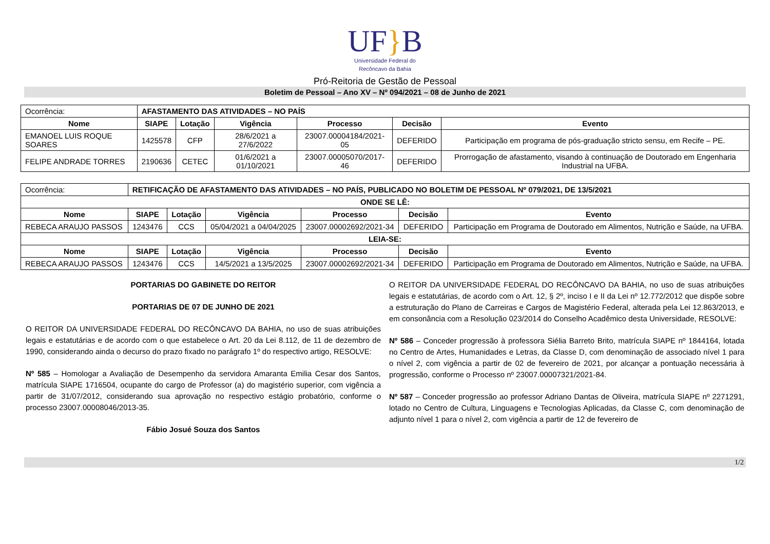UF}B
Universidade Federal do
Recôncavo da Bahia
Pró-Reitoria de Gestão de Pessoal
Boletim de Pessoal – Ano XV – Nº 094/2021 – 08 de Junho de 2021
| Ocorrência: | AFASTAMENTO DAS ATIVIDADES – NO PAÍS | | | | | |
| Nome | SIAPE | Lotação | Vigência | Processo | Decisão | Evento |
| EMANOEL LUIS ROQUE SOARES | 1425578 | CFP | 28/6/2021 a 27/6/2022 | 23007.00004184/2021-05 | DEFERIDO | Participação em programa de pós-graduação stricto sensu, em Recife – PE. |
| FELIPE ANDRADE TORRES | 2190636 | CETEC | 01/6/2021 a 01/10/2021 | 23007.00005070/2017-46 | DEFERIDO | Prorrogação de afastamento, visando à continuação de Doutorado em Engenharia Industrial na UFBA. |
| Ocorrência: | RETIFICAÇÃO DE AFASTAMENTO DAS ATIVIDADES – NO PAÍS, PUBLICADO NO BOLETIM DE PESSOAL Nº 079/2021, DE 13/5/2021 | | | | | |
| ONDE SE LÊ: | | | | | | |
| Nome | SIAPE | Lotação | Vigência | Processo | Decisão | Evento |
| REBECA ARAUJO PASSOS | 1243476 | CCS | 05/04/2021 a 04/04/2025 | 23007.00002692/2021-34 | DEFERIDO | Participação em Programa de Doutorado em Alimentos, Nutrição e Saúde, na UFBA. |
| LEIA-SE: | | | | | | |
| Nome | SIAPE | Lotação | Vigência | Processo | Decisão | Evento |
| REBECA ARAUJO PASSOS | 1243476 | CCS | 14/5/2021 a 13/5/2025 | 23007.00002692/2021-34 | DEFERIDO | Participação em Programa de Doutorado em Alimentos, Nutrição e Saúde, na UFBA. |
PORTARIAS DO GABINETE DO REITOR
PORTARIAS DE 07 DE JUNHO DE 2021
O REITOR DA UNIVERSIDADE FEDERAL DO RECÔNCAVO DA BAHIA, no uso de suas atribuições legais e estatutárias e de acordo com o que estabelece o Art. 20 da Lei 8.112, de 11 de dezembro de 1990, considerando ainda o decurso do prazo fixado no parágrafo 1º do respectivo artigo, RESOLVE:
Nº 585 – Homologar a Avaliação de Desempenho da servidora Amaranta Emilia Cesar dos Santos, matrícula SIAPE 1716504, ocupante do cargo de Professor (a) do magistério superior, com vigência a partir de 31/07/2012, considerando sua aprovação no respectivo estágio probatório, conforme o processo 23007.00008046/2013-35.
Fábio Josué Souza dos Santos
O REITOR DA UNIVERSIDADE FEDERAL DO RECÔNCAVO DA BAHIA, no uso de suas atribuições legais e estatutárias, de acordo com o Art. 12, § 2º, inciso I e II da Lei nº 12.772/2012 que dispõe sobre a estruturação do Plano de Carreiras e Cargos de Magistério Federal, alterada pela Lei 12.863/2013, e em consonância com a Resolução 023/2014 do Conselho Acadêmico desta Universidade, RESOLVE:
Nº 586 – Conceder progressão à professora Siélia Barreto Brito, matrícula SIAPE nº 1844164, lotada no Centro de Artes, Humanidades e Letras, da Classe D, com denominação de associado nível 1 para o nível 2, com vigência a partir de 02 de fevereiro de 2021, por alcançar a pontuação necessária à progressão, conforme o Processo nº 23007.00007321/2021-84.
Nº 587 – Conceder progressão ao professor Adriano Dantas de Oliveira, matrícula SIAPE nº 2271291, lotado no Centro de Cultura, Linguagens e Tecnologias Aplicadas, da Classe C, com denominação de adjunto nível 1 para o nível 2, com vigência a partir de 12 de fevereiro de
1/2